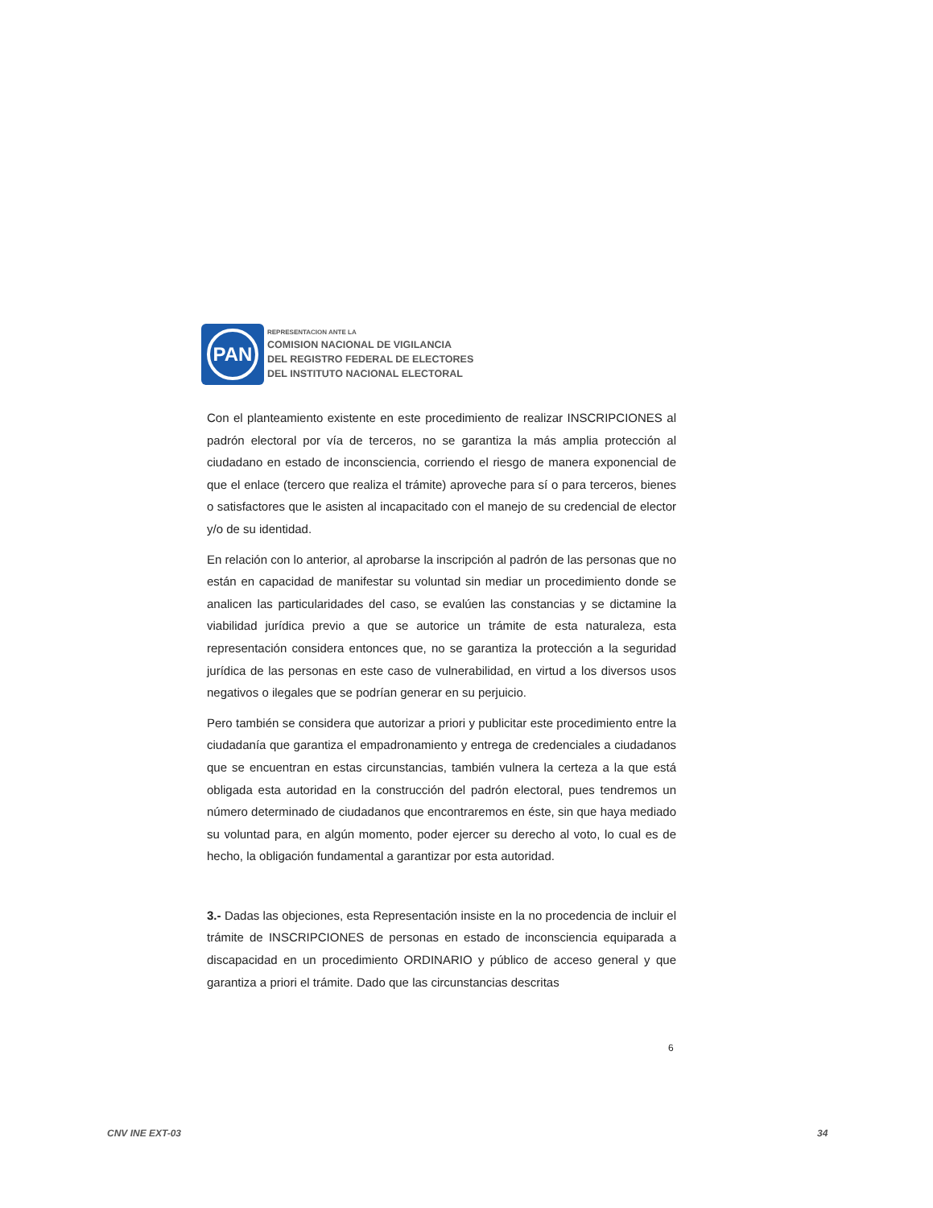PAN
REPRESENTACION ANTE LA
COMISION NACIONAL DE VIGILANCIA
DEL REGISTRO FEDERAL DE ELECTORES
DEL INSTITUTO NACIONAL ELECTORAL
Con el planteamiento existente en este procedimiento de realizar INSCRIPCIONES al padrón electoral por vía de terceros, no se garantiza la más amplia protección al ciudadano en estado de inconsciencia, corriendo el riesgo de manera exponencial de que el enlace (tercero que realiza el trámite) aproveche para sí o para terceros, bienes o satisfactores que le asisten al incapacitado con el manejo de su credencial de elector y/o de su identidad.
En relación con lo anterior, al aprobarse la inscripción al padrón de las personas que no están en capacidad de manifestar su voluntad sin mediar un procedimiento donde se analicen las particularidades del caso, se evalúen las constancias y se dictamine la viabilidad jurídica previo a que se autorice un trámite de esta naturaleza, esta representación considera entonces que, no se garantiza la protección a la seguridad jurídica de las personas en este caso de vulnerabilidad, en virtud a los diversos usos negativos o ilegales que se podrían generar en su perjuicio.
Pero también se considera que autorizar a priori y publicitar este procedimiento entre la ciudadanía que garantiza el empadronamiento y entrega de credenciales a ciudadanos que se encuentran en estas circunstancias, también vulnera la certeza a la que está obligada esta autoridad en la construcción del padrón electoral, pues tendremos un número determinado de ciudadanos que encontraremos en éste, sin que haya mediado su voluntad para, en algún momento, poder ejercer su derecho al voto, lo cual es de hecho, la obligación fundamental a garantizar por esta autoridad.
3.- Dadas las objeciones, esta Representación insiste en la no procedencia de incluir el trámite de INSCRIPCIONES de personas en estado de inconsciencia equiparada a discapacidad en un procedimiento ORDINARIO y público de acceso general y que garantiza a priori el trámite. Dado que las circunstancias descritas
6
CNV INE EXT-03 34